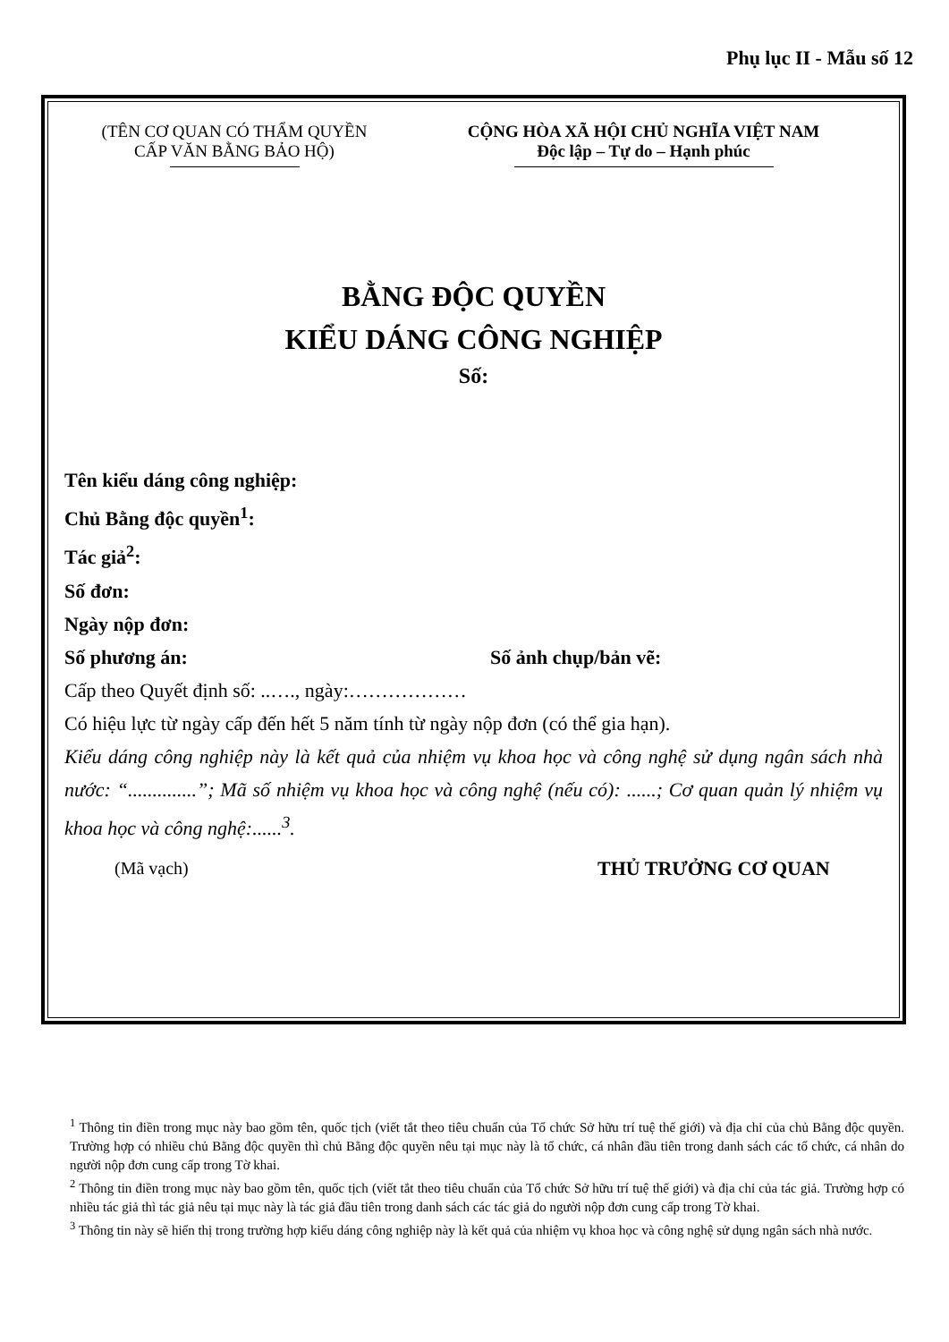Phụ lục II - Mẫu số 12
(TÊN CƠ QUAN CÓ THẨM QUYỀN
CẤP VĂN BẰNG BẢO HỘ)
CỘNG HÒA XÃ HỘI CHỦ NGHĨA VIỆT NAM
Độc lập – Tự do – Hạnh phúc
BẰNG ĐỘC QUYỀN
KIỂU DÁNG CÔNG NGHIỆP
Số:
Tên kiểu dáng công nghiệp:
Chủ Bằng độc quyền<sup>1</sup>:
Tác giả<sup>2</sup>:
Số đơn:
Ngày nộp đơn:
Số phương án: Số ảnh chụp/bản vẽ:
Cấp theo Quyết định số: ..…., ngày:………………
Có hiệu lực từ ngày cấp đến hết 5 năm tính từ ngày nộp đơn (có thể gia hạn).
Kiểu dáng công nghiệp này là kết quả của nhiệm vụ khoa học và công nghệ sử dụng ngân sách nhà nước: “..............”; Mã số nhiệm vụ khoa học và công nghệ (nếu có): ......; Cơ quan quản lý nhiệm vụ khoa học và công nghệ:......<sup>3</sup>.
(Mã vạch) THỦ TRƯỞNG CƠ QUAN
<sup>1</sup> Thông tin điền trong mục này bao gồm tên, quốc tịch (viết tắt theo tiêu chuẩn của Tổ chức Sở hữu trí tuệ thế giới) và địa chỉ của chủ Bằng độc quyền. Trường hợp có nhiều chủ Bằng độc quyền thì chủ Bằng độc quyền nêu tại mục này là tổ chức, cá nhân đầu tiên trong danh sách các tổ chức, cá nhân do người nộp đơn cung cấp trong Tờ khai.
<sup>2</sup> Thông tin điền trong mục này bao gồm tên, quốc tịch (viết tắt theo tiêu chuẩn của Tổ chức Sở hữu trí tuệ thế giới) và địa chỉ của tác giả. Trường hợp có nhiều tác giả thì tác giả nêu tại mục này là tác giả đầu tiên trong danh sách các tác giả do người nộp đơn cung cấp trong Tờ khai.
<sup>3</sup> Thông tin này sẽ hiển thị trong trường hợp kiểu dáng công nghiệp này là kết quả của nhiệm vụ khoa học và công nghệ sử dụng ngân sách nhà nước.